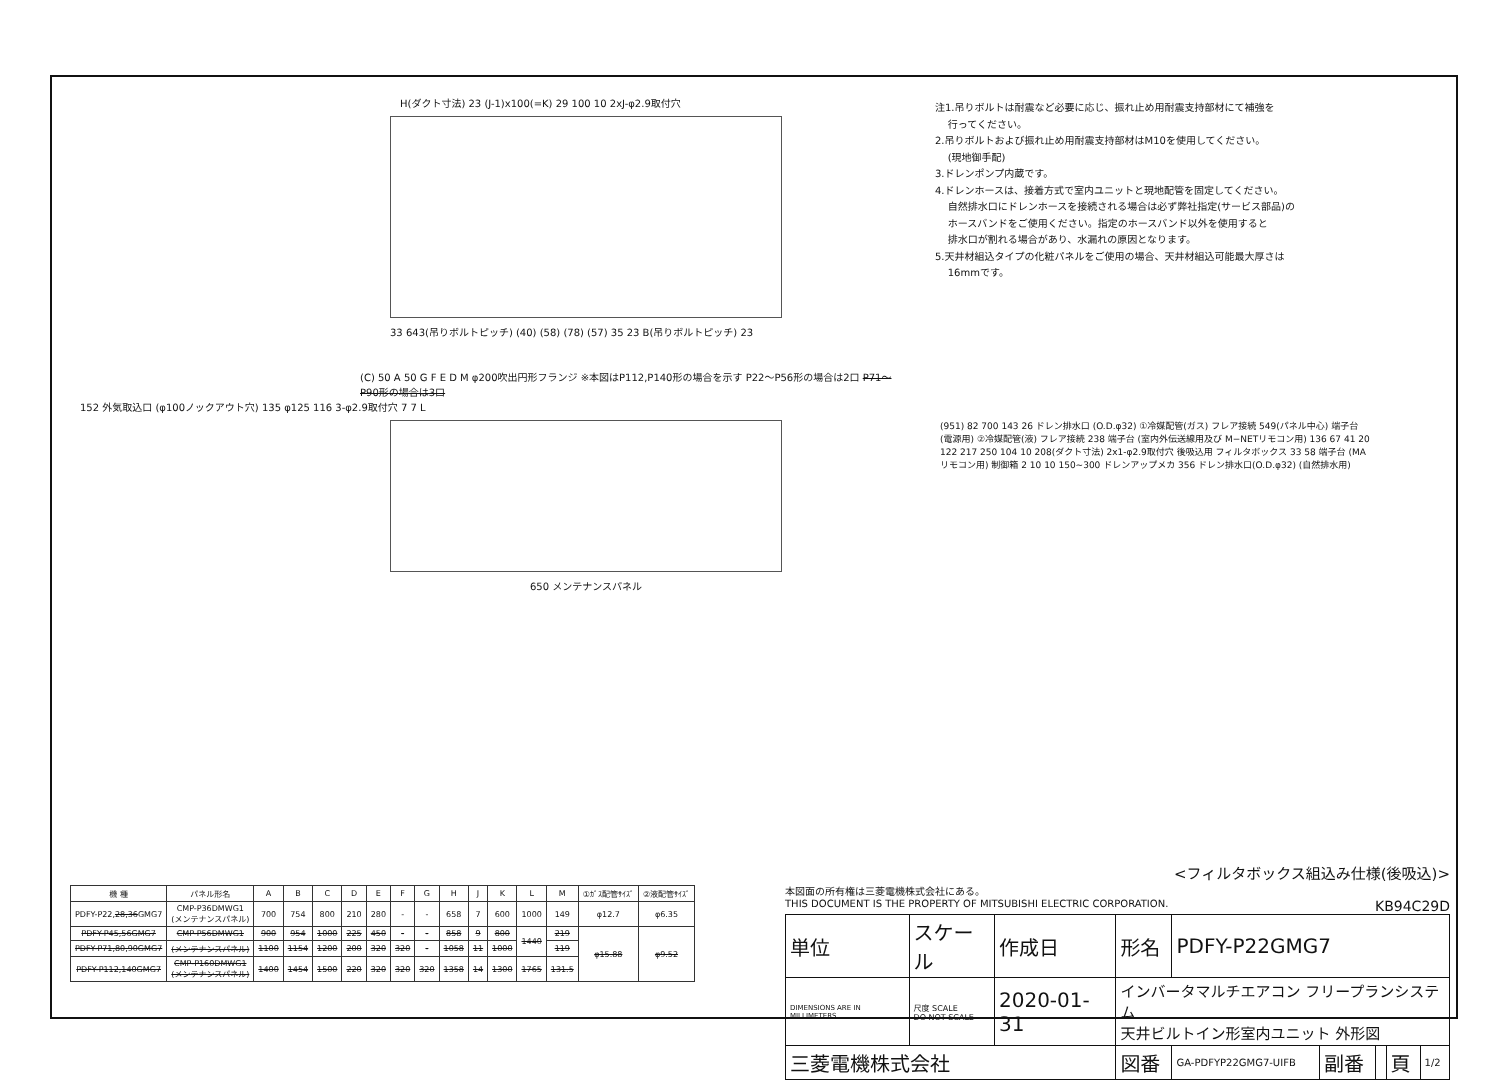注1.吊りボルトは耐震など必要に応じ、振れ止め用耐震支持部材にて補強を
行ってください。
2.吊りボルトおよび振れ止め用耐震支持部材はM10を使用してください。
(現地御手配)
3.ドレンポンプ内蔵です。
4.ドレンホースは、接着方式で室内ユニットと現地配管を固定してください。
自然排水口にドレンホースを接続される場合は必ず弊社指定(サービス部品)の
ホースバンドをご使用ください。指定のホースバンド以外を使用すると
排水口が割れる場合があり、水漏れの原因となります。
5.天井材組込タイプの化粧パネルをご使用の場合、天井材組込可能最大厚さは
16mmです。
H(ダクト寸法) 23 (J-1)x100(=K) 29 100 10 2xJ-φ2.9取付穴
33 643(吊りボルトピッチ) (40) (58) (78) (57) 35 23 B(吊りボルトピッチ) 23
(C) 50 A 50 G F E D M φ200吹出円形フランジ ※本図はP112,P140形の場合を示す P22～P56形の場合は2口 P71～P90形の場合は3口
152 外気取込口 (φ100ノックアウト穴) 135 φ125 116 3-φ2.9取付穴 7 7 L
650 メンテナンスパネル
(951) 82 700 143 26 ドレン排水口 (O.D.φ32) ①冷媒配管(ガス) フレア接続 549(パネル中心) 端子台 (電源用) ②冷媒配管(液) フレア接続 238 端子台 (室内外伝送線用及び M−NETリモコン用) 136 67 41 20 122 217 250 104 10 208(ダクト寸法) 2x1-φ2.9取付穴 後吸込用 フィルタボックス 33 58 端子台 (MAリモコン用) 制御箱 2 10 10 150~300 ドレンアップメカ 356 ドレン排水口(O.D.φ32) (自然排水用)
| 機 種 | パネル形名 | A | B | C | D | E | F | G | H | J | K | L | M | ①ｶﾞｽ配管ｻｲｽﾞ | ②液配管ｻｲｽﾞ |
| --- | --- | --- | --- | --- | --- | --- | --- | --- | --- | --- | --- | --- | --- | --- | --- |
| PDFY-P22, 28,36 GMG7 | CMP-P36DMWG1 (メンテナンスパネル) | 700 | 754 | 800 | 210 | 280 | - | - | 658 | 7 | 600 | 1000 | 149 | φ12.7 | φ6.35 |
| PDFY-P45,56GMG7 | CMP-P56DMWG1 | 900 | 954 | 1000 | 225 | 450 | - | - | 858 | 9 | 800 | 1440 | 219 | φ15.88 | φ9.52 |
| PDFY-P71,80,90GMG7 | (メンテナンスパネル) | 1100 | 1154 | 1200 | 200 | 320 | 320 | - | 1058 | 11 | 1000 | | 119 | | |
| PDFY-P112,140GMG7 | CMP-P160DMWG1 (メンテナンスパネル) | 1400 | 1454 | 1500 | 220 | 320 | 320 | 320 | 1358 | 14 | 1300 | 1765 | 131.5 | | |
<フィルタボックス組込み仕様(後吸込)>
本図面の所有権は三菱電機株式会社にある。
THIS DOCUMENT IS THE PROPERTY OF MITSUBISHI ELECTRIC CORPORATION. KB94C29D
| 単位 | スケール | 作成日 | 形名 | PDFY-P22GMG7 | | | | |
| DIMENSIONS ARE IN MILLIMETERS | 尺度 SCALE DO NOT SCALE | 2020-01-31 | インバータマルチエアコン フリープランシステム 天井ビルトイン形室内ユニット 外形図 | | | | | |
| 三菱電機株式会社 | | | 図番 | GA-PDFYP22GMG7-UIFB | 副番 | | 頁 | 1/2 |